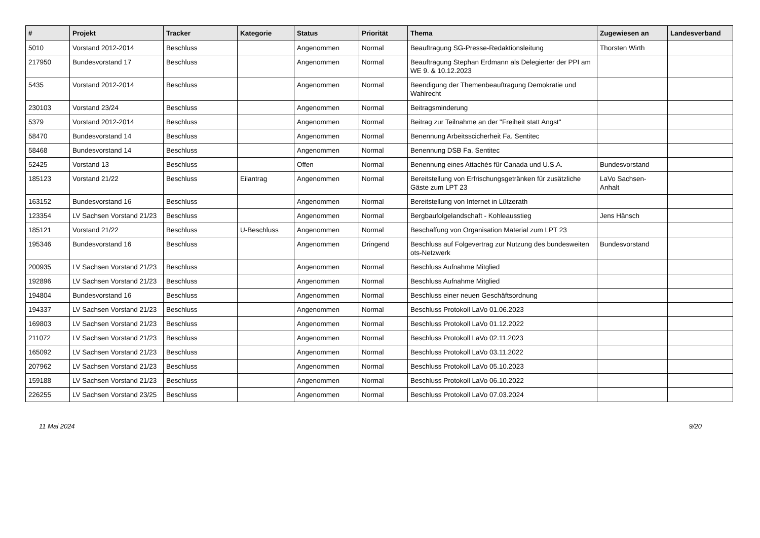| # | Projekt | Tracker | Kategorie | Status | Priorität | Thema | Zugewiesen an | Landesverband |
| --- | --- | --- | --- | --- | --- | --- | --- | --- |
| 5010 | Vorstand 2012-2014 | Beschluss | | Angenommen | Normal | Beauftragung SG-Presse-Redaktionsleitung | Thorsten Wirth | |
| 217950 | Bundesvorstand 17 | Beschluss | | Angenommen | Normal | Beauftragung Stephan Erdmann als Delegierter der PPI am WE 9. & 10.12.2023 | | |
| 5435 | Vorstand 2012-2014 | Beschluss | | Angenommen | Normal | Beendigung der Themenbeauftragung Demokratie und Wahlrecht | | |
| 230103 | Vorstand 23/24 | Beschluss | | Angenommen | Normal | Beitragsminderung | | |
| 5379 | Vorstand 2012-2014 | Beschluss | | Angenommen | Normal | Beitrag zur Teilnahme an der "Freiheit statt Angst" | | |
| 58470 | Bundesvorstand 14 | Beschluss | | Angenommen | Normal | Benennung Arbeitsscicherheit Fa. Sentitec | | |
| 58468 | Bundesvorstand 14 | Beschluss | | Angenommen | Normal | Benennung DSB Fa. Sentitec | | |
| 52425 | Vorstand 13 | Beschluss | | Offen | Normal | Benennung eines Attachés für Canada und U.S.A. | Bundesvorstand | |
| 185123 | Vorstand 21/22 | Beschluss | Eilantrag | Angenommen | Normal | Bereitstellung von Erfrischungsgetränken für zusätzliche Gäste zum LPT 23 | LaVo Sachsen-Anhalt | |
| 163152 | Bundesvorstand 16 | Beschluss | | Angenommen | Normal | Bereitstellung von Internet in Lützerath | | |
| 123354 | LV Sachsen Vorstand 21/23 | Beschluss | | Angenommen | Normal | Bergbaufolgelandschaft - Kohleausstieg | Jens Hänsch | |
| 185121 | Vorstand 21/22 | Beschluss | U-Beschluss | Angenommen | Normal | Beschaffung von Organisation Material zum LPT 23 | | |
| 195346 | Bundesvorstand 16 | Beschluss | | Angenommen | Dringend | Beschluss auf Folgevertrag zur Nutzung des bundesweiten ots-Netzwerk | Bundesvorstand | |
| 200935 | LV Sachsen Vorstand 21/23 | Beschluss | | Angenommen | Normal | Beschluss Aufnahme Mitglied | | |
| 192896 | LV Sachsen Vorstand 21/23 | Beschluss | | Angenommen | Normal | Beschluss Aufnahme Mitglied | | |
| 194804 | Bundesvorstand 16 | Beschluss | | Angenommen | Normal | Beschluss einer neuen Geschäftsordnung | | |
| 194337 | LV Sachsen Vorstand 21/23 | Beschluss | | Angenommen | Normal | Beschluss Protokoll LaVo 01.06.2023 | | |
| 169803 | LV Sachsen Vorstand 21/23 | Beschluss | | Angenommen | Normal | Beschluss Protokoll LaVo 01.12.2022 | | |
| 211072 | LV Sachsen Vorstand 21/23 | Beschluss | | Angenommen | Normal | Beschluss Protokoll LaVo 02.11.2023 | | |
| 165092 | LV Sachsen Vorstand 21/23 | Beschluss | | Angenommen | Normal | Beschluss Protokoll LaVo 03.11.2022 | | |
| 207962 | LV Sachsen Vorstand 21/23 | Beschluss | | Angenommen | Normal | Beschluss Protokoll LaVo 05.10.2023 | | |
| 159188 | LV Sachsen Vorstand 21/23 | Beschluss | | Angenommen | Normal | Beschluss Protokoll LaVo 06.10.2022 | | |
| 226255 | LV Sachsen Vorstand 23/25 | Beschluss | | Angenommen | Normal | Beschluss Protokoll LaVo 07.03.2024 | | |
11 Mai 2024 9/20